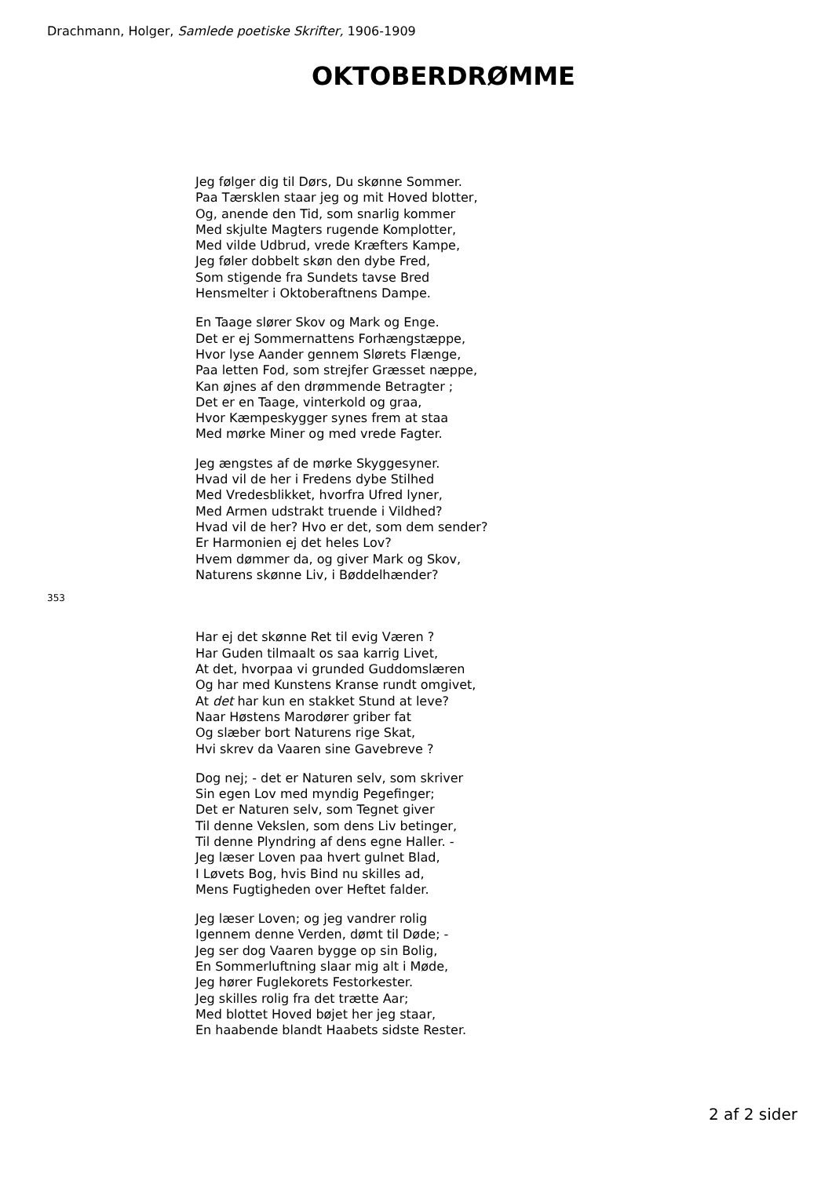Drachmann, Holger, Samlede poetiske Skrifter, 1906-1909
OKTOBERDRØMME
Jeg følger dig til Dørs, Du skønne Sommer.
Paa Tærsklen staar jeg og mit Hoved blotter,
Og, anende den Tid, som snarlig kommer
Med skjulte Magters rugende Komplotter,
Med vilde Udbrud, vrede Kræfters Kampe,
Jeg føler dobbelt skøn den dybe Fred,
Som stigende fra Sundets tavse Bred
Hensmelter i Oktoberaftnens Dampe.
En Taage slører Skov og Mark og Enge.
Det er ej Sommernattens Forhængstæppe,
Hvor lyse Aander gennem Slørets Flænge,
Paa letten Fod, som strejfer Græsset næppe,
Kan øjnes af den drømmende Betragter ;
Det er en Taage, vinterkold og graa,
Hvor Kæmpeskygger synes frem at staa
Med mørke Miner og med vrede Fagter.
Jeg ængstes af de mørke Skyggesyner.
Hvad vil de her i Fredens dybe Stilhed
Med Vredesblikket, hvorfra Ufred lyner,
Med Armen udstrakt truende i Vildhed?
Hvad vil de her? Hvo er det, som dem sender?
Er Harmonien ej det heles Lov?
Hvem dømmer da, og giver Mark og Skov,
Naturens skønne Liv, i Bøddelhænder?
353
Har ej det skønne Ret til evig Væren ?
Har Guden tilmaalt os saa karrig Livet,
At det, hvorpaa vi grunded Guddomslæren
Og har med Kunstens Kranse rundt omgivet,
At det har kun en stakket Stund at leve?
Naar Høstens Marodører griber fat
Og slæber bort Naturens rige Skat,
Hvi skrev da Vaaren sine Gavebreve ?
Dog nej; - det er Naturen selv, som skriver
Sin egen Lov med myndig Pegefinger;
Det er Naturen selv, som Tegnet giver
Til denne Vekslen, som dens Liv betinger,
Til denne Plyndring af dens egne Haller. -
Jeg læser Loven paa hvert gulnet Blad,
I Løvets Bog, hvis Bind nu skilles ad,
Mens Fugtigheden over Heftet falder.
Jeg læser Loven; og jeg vandrer rolig
Igennem denne Verden, dømt til Døde; -
Jeg ser dog Vaaren bygge op sin Bolig,
En Sommerluftning slaar mig alt i Møde,
Jeg hører Fuglekorets Festorkester.
Jeg skilles rolig fra det trætte Aar;
Med blottet Hoved bøjet her jeg staar,
En haabende blandt Haabets sidste Rester.
2 af 2 sider